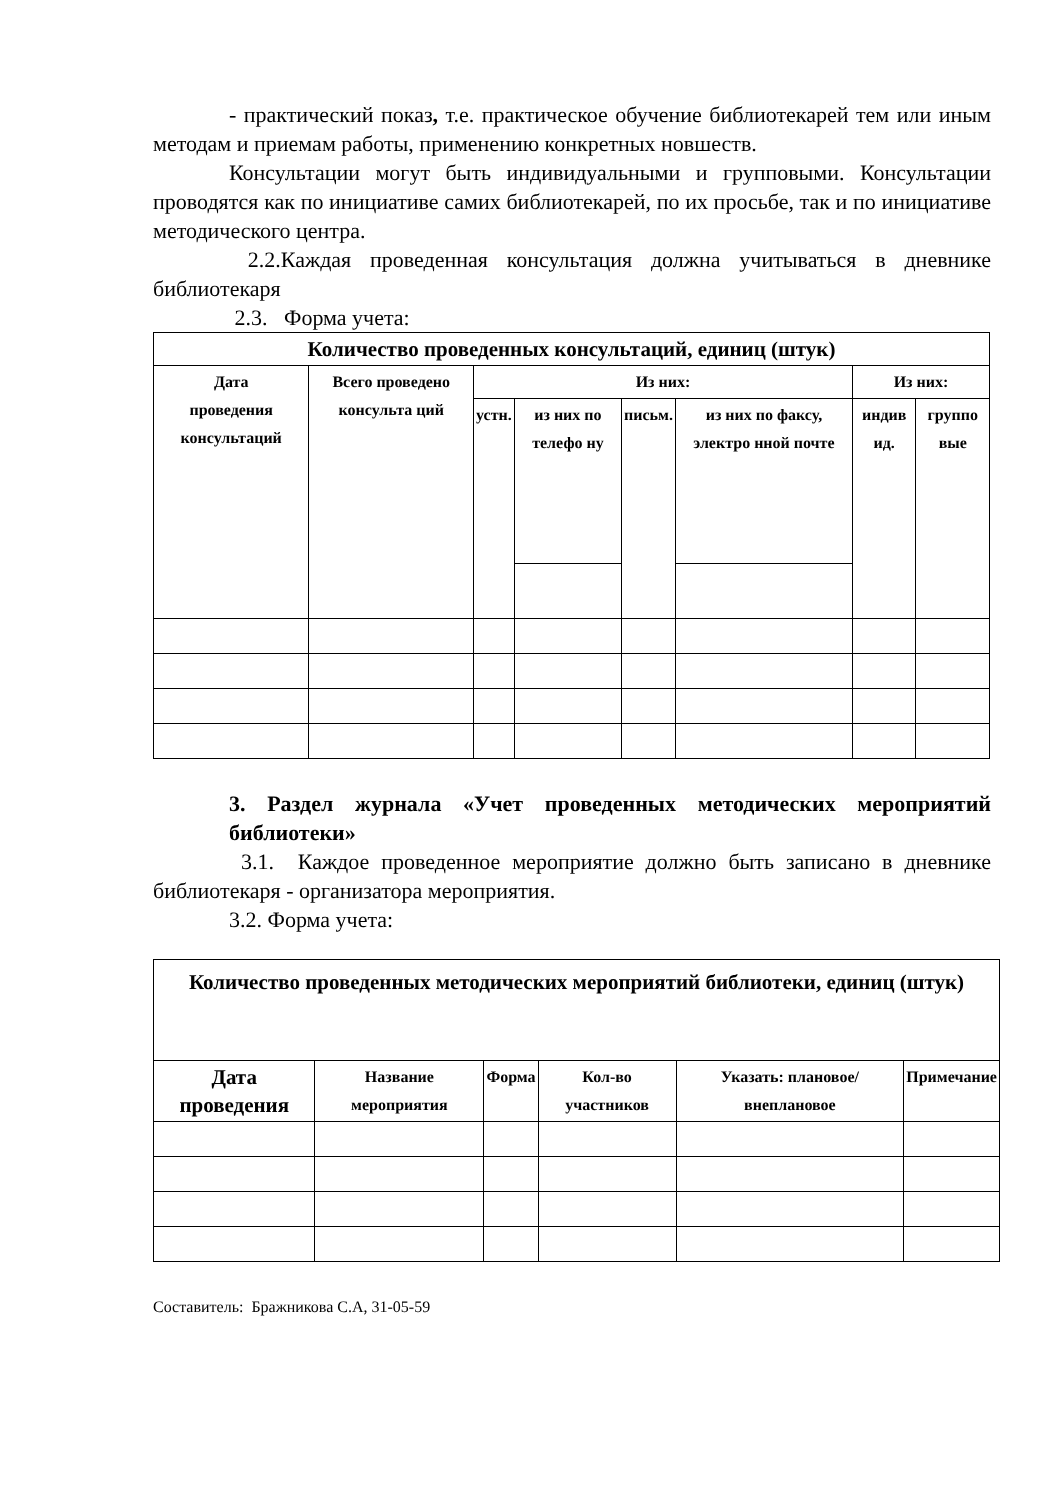- практический показ, т.е. практическое обучение библиотекарей тем или иным методам и приемам работы, применению конкретных новшеств.
Консультации могут быть индивидуальными и групповыми. Консультации проводятся как по инициативе самих библиотекарей, по их просьбе, так и по инициативе методического центра.
2.2.Каждая проведенная консультация должна учитываться в дневнике библиотекаря
2.3. Форма учета:
| Количество проведенных консультаций, единиц (штук) | | | | | | | |
| --- | --- | --- | --- | --- | --- | --- | --- |
| Дата проведения консультаций | Всего проведено консульта ций | Из них: | | | | Из них: | |
| | | устн. | из них по телефо ну | письм. | из них по факсу, электро нной почте | индив ид. | группо вые |
3. Раздел журнала «Учет проведенных методических мероприятий библиотеки»
3.1. Каждое проведенное мероприятие должно быть записано в дневнике библиотекаря - организатора мероприятия.
3.2. Форма учета:
| Количество проведенных методических мероприятий библиотеки, единиц (штук) | | | | | |
| --- | --- | --- | --- | --- | --- |
| Дата проведения | Название мероприятия | Форма | Кол-во участников | Указать: плановое/ внеплановое | Примечание |
Составитель: Бражникова С.А, 31-05-59